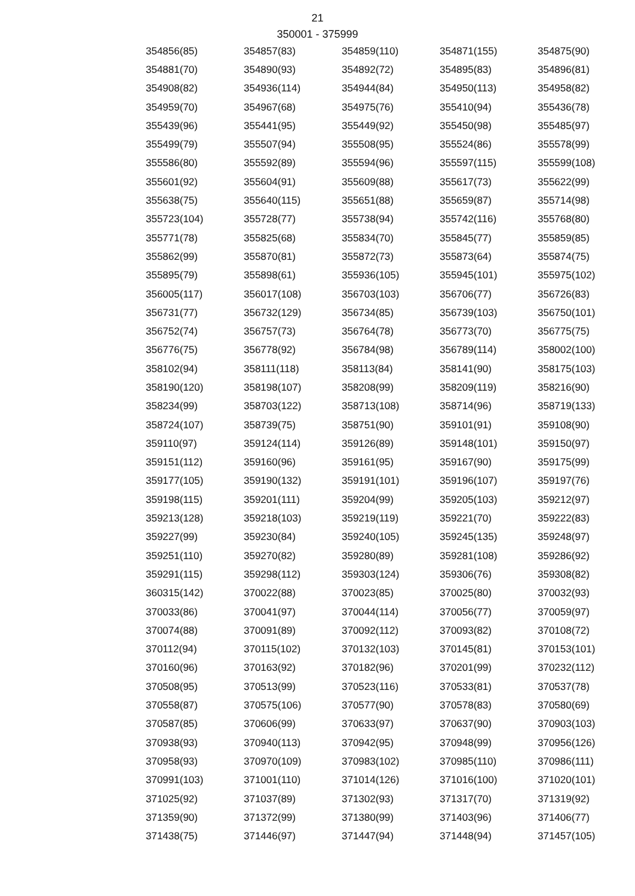21
350001 - 375999
| 354856(85) | 354857(83) | 354859(110) | 354871(155) | 354875(90) |
| 354881(70) | 354890(93) | 354892(72) | 354895(83) | 354896(81) |
| 354908(82) | 354936(114) | 354944(84) | 354950(113) | 354958(82) |
| 354959(70) | 354967(68) | 354975(76) | 355410(94) | 355436(78) |
| 355439(96) | 355441(95) | 355449(92) | 355450(98) | 355485(97) |
| 355499(79) | 355507(94) | 355508(95) | 355524(86) | 355578(99) |
| 355586(80) | 355592(89) | 355594(96) | 355597(115) | 355599(108) |
| 355601(92) | 355604(91) | 355609(88) | 355617(73) | 355622(99) |
| 355638(75) | 355640(115) | 355651(88) | 355659(87) | 355714(98) |
| 355723(104) | 355728(77) | 355738(94) | 355742(116) | 355768(80) |
| 355771(78) | 355825(68) | 355834(70) | 355845(77) | 355859(85) |
| 355862(99) | 355870(81) | 355872(73) | 355873(64) | 355874(75) |
| 355895(79) | 355898(61) | 355936(105) | 355945(101) | 355975(102) |
| 356005(117) | 356017(108) | 356703(103) | 356706(77) | 356726(83) |
| 356731(77) | 356732(129) | 356734(85) | 356739(103) | 356750(101) |
| 356752(74) | 356757(73) | 356764(78) | 356773(70) | 356775(75) |
| 356776(75) | 356778(92) | 356784(98) | 356789(114) | 358002(100) |
| 358102(94) | 358111(118) | 358113(84) | 358141(90) | 358175(103) |
| 358190(120) | 358198(107) | 358208(99) | 358209(119) | 358216(90) |
| 358234(99) | 358703(122) | 358713(108) | 358714(96) | 358719(133) |
| 358724(107) | 358739(75) | 358751(90) | 359101(91) | 359108(90) |
| 359110(97) | 359124(114) | 359126(89) | 359148(101) | 359150(97) |
| 359151(112) | 359160(96) | 359161(95) | 359167(90) | 359175(99) |
| 359177(105) | 359190(132) | 359191(101) | 359196(107) | 359197(76) |
| 359198(115) | 359201(111) | 359204(99) | 359205(103) | 359212(97) |
| 359213(128) | 359218(103) | 359219(119) | 359221(70) | 359222(83) |
| 359227(99) | 359230(84) | 359240(105) | 359245(135) | 359248(97) |
| 359251(110) | 359270(82) | 359280(89) | 359281(108) | 359286(92) |
| 359291(115) | 359298(112) | 359303(124) | 359306(76) | 359308(82) |
| 360315(142) | 370022(88) | 370023(85) | 370025(80) | 370032(93) |
| 370033(86) | 370041(97) | 370044(114) | 370056(77) | 370059(97) |
| 370074(88) | 370091(89) | 370092(112) | 370093(82) | 370108(72) |
| 370112(94) | 370115(102) | 370132(103) | 370145(81) | 370153(101) |
| 370160(96) | 370163(92) | 370182(96) | 370201(99) | 370232(112) |
| 370508(95) | 370513(99) | 370523(116) | 370533(81) | 370537(78) |
| 370558(87) | 370575(106) | 370577(90) | 370578(83) | 370580(69) |
| 370587(85) | 370606(99) | 370633(97) | 370637(90) | 370903(103) |
| 370938(93) | 370940(113) | 370942(95) | 370948(99) | 370956(126) |
| 370958(93) | 370970(109) | 370983(102) | 370985(110) | 370986(111) |
| 370991(103) | 371001(110) | 371014(126) | 371016(100) | 371020(101) |
| 371025(92) | 371037(89) | 371302(93) | 371317(70) | 371319(92) |
| 371359(90) | 371372(99) | 371380(99) | 371403(96) | 371406(77) |
| 371438(75) | 371446(97) | 371447(94) | 371448(94) | 371457(105) |